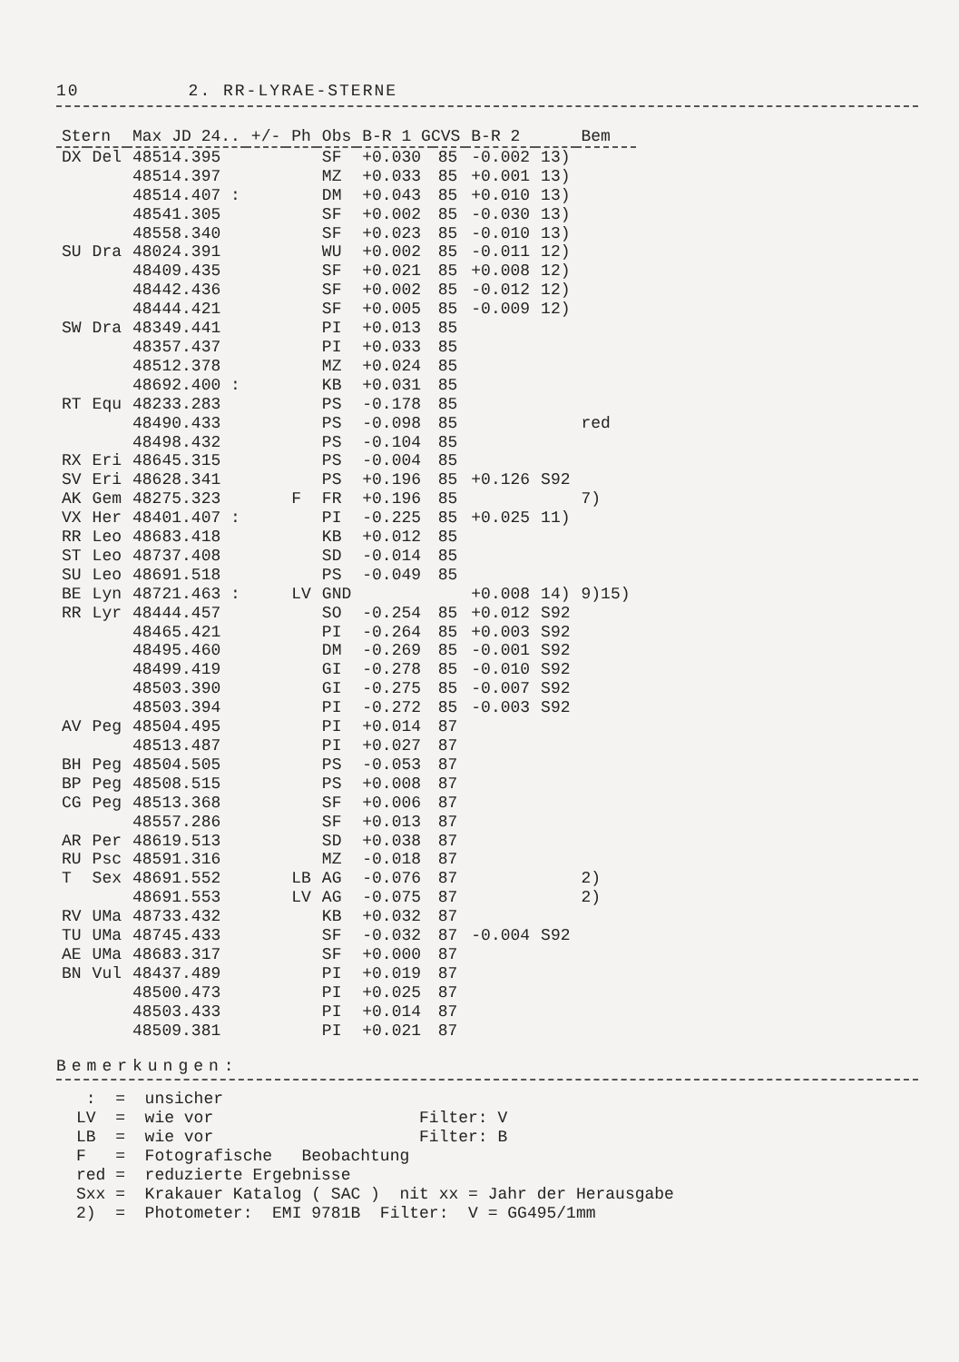10 2. RR-LYRAE-STERNE
| Stern | | Max JD 24.. | +/- | Ph | Obs | B-R 1 GCVS | | B-R 2 | | Bem |
| --- | --- | --- | --- | --- | --- | --- | --- | --- | --- | --- |
| DX | Del | 48514.395 | | | SF | +0.030 | 85 | -0.002 | 13) | |
| | | 48514.397 | | | MZ | +0.033 | 85 | +0.001 | 13) | |
| | | 48514.407 : | | | DM | +0.043 | 85 | +0.010 | 13) | |
| | | 48541.305 | | | SF | +0.002 | 85 | -0.030 | 13) | |
| | | 48558.340 | | | SF | +0.023 | 85 | -0.010 | 13) | |
| SU | Dra | 48024.391 | | | WU | +0.002 | 85 | -0.011 | 12) | |
| | | 48409.435 | | | SF | +0.021 | 85 | +0.008 | 12) | |
| | | 48442.436 | | | SF | +0.002 | 85 | -0.012 | 12) | |
| | | 48444.421 | | | SF | +0.005 | 85 | -0.009 | 12) | |
| SW | Dra | 48349.441 | | | PI | +0.013 | 85 | | | |
| | | 48357.437 | | | PI | +0.033 | 85 | | | |
| | | 48512.378 | | | MZ | +0.024 | 85 | | | |
| | | 48692.400 : | | | KB | +0.031 | 85 | | | |
| RT | Equ | 48233.283 | | | PS | -0.178 | 85 | | | |
| | | 48490.433 | | | PS | -0.098 | 85 | | | red |
| | | 48498.432 | | | PS | -0.104 | 85 | | | |
| RX | Eri | 48645.315 | | | PS | -0.004 | 85 | | | |
| SV | Eri | 48628.341 | | | PS | +0.196 | 85 | +0.126 | S92 | |
| AK | Gem | 48275.323 | | F | FR | +0.196 | 85 | | | 7) |
| VX | Her | 48401.407 : | | | PI | -0.225 | 85 | +0.025 | 11) | |
| RR | Leo | 48683.418 | | | KB | +0.012 | 85 | | | |
| ST | Leo | 48737.408 | | | SD | -0.014 | 85 | | | |
| SU | Leo | 48691.518 | | | PS | -0.049 | 85 | | | |
| BE | Lyn | 48721.463 : | | LV | GND | | | +0.008 | 14) | 9)15) |
| RR | Lyr | 48444.457 | | | SO | -0.254 | 85 | +0.012 | S92 | |
| | | 48465.421 | | | PI | -0.264 | 85 | +0.003 | S92 | |
| | | 48495.460 | | | DM | -0.269 | 85 | -0.001 | S92 | |
| | | 48499.419 | | | GI | -0.278 | 85 | -0.010 | S92 | |
| | | 48503.390 | | | GI | -0.275 | 85 | -0.007 | S92 | |
| | | 48503.394 | | | PI | -0.272 | 85 | -0.003 | S92 | |
| AV | Peg | 48504.495 | | | PI | +0.014 | 87 | | | |
| | | 48513.487 | | | PI | +0.027 | 87 | | | |
| BH | Peg | 48504.505 | | | PS | -0.053 | 87 | | | |
| BP | Peg | 48508.515 | | | PS | +0.008 | 87 | | | |
| CG | Peg | 48513.368 | | | SF | +0.006 | 87 | | | |
| | | 48557.286 | | | SF | +0.013 | 87 | | | |
| AR | Per | 48619.513 | | | SD | +0.038 | 87 | | | |
| RU | Psc | 48591.316 | | | MZ | -0.018 | 87 | | | |
| T | Sex | 48691.552 | | LB | AG | -0.076 | 87 | | | 2) |
| | | 48691.553 | | LV | AG | -0.075 | 87 | | | 2) |
| RV | UMa | 48733.432 | | | KB | +0.032 | 87 | | | |
| TU | UMa | 48745.433 | | | SF | -0.032 | 87 | -0.004 | S92 | |
| AE | UMa | 48683.317 | | | SF | +0.000 | 87 | | | |
| BN | Vul | 48437.489 | | | PI | +0.019 | 87 | | | |
| | | 48500.473 | | | PI | +0.025 | 87 | | | |
| | | 48503.433 | | | PI | +0.014 | 87 | | | |
| | | 48509.381 | | | PI | +0.021 | 87 | | | |
Bemerkungen:
: = unsicher LV = wie vor Filter: V LB = wie vor Filter: B F = Fotografische Beobachtung red = reduzierte Ergebnisse Sxx = Krakauer Katalog ( SAC ) nit xx = Jahr der Herausgabe 2) = Photometer: EMI 9781B Filter: V = GG495/1mm